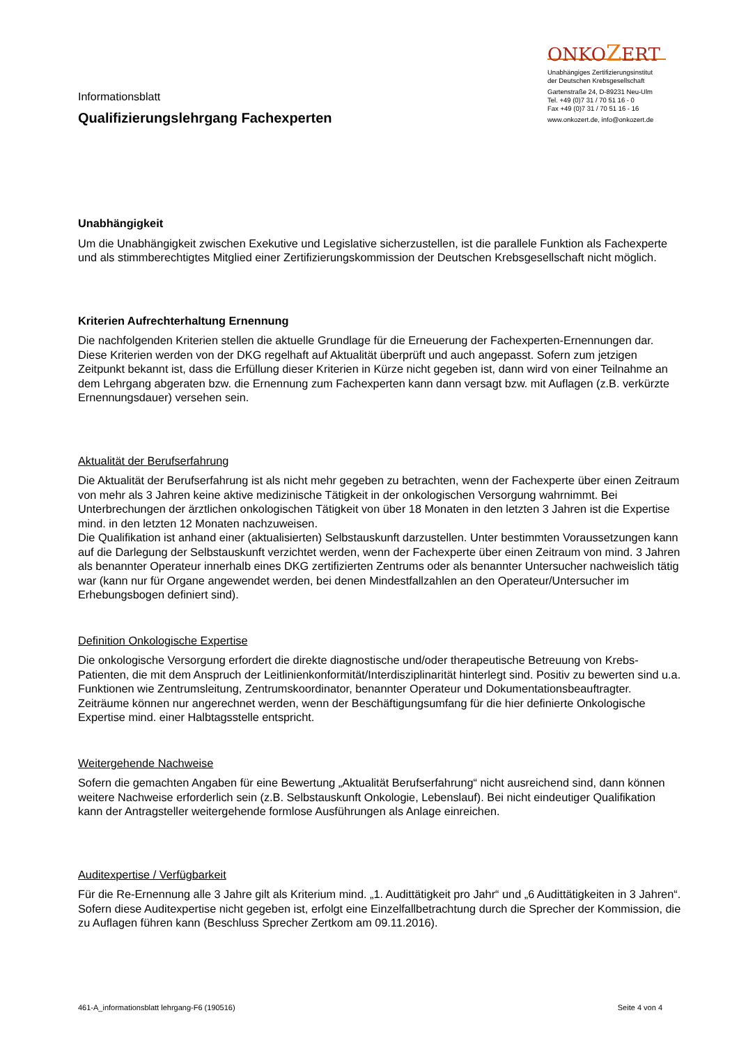Informationsblatt
Qualifizierungslehrgang Fachexperten
ONKOZERT
Unabhängiges Zertifizierungsinstitut
der Deutschen Krebsgesellschaft
Gartenstraße 24, D-89231 Neu-Ulm
Tel. +49 (0)7 31 / 70 51 16 - 0
Fax +49 (0)7 31 / 70 51 16 - 16
www.onkozert.de, info@onkozert.de
Unabhängigkeit
Um die Unabhängigkeit zwischen Exekutive und Legislative sicherzustellen, ist die parallele Funktion als Fachexperte und als stimmberechtigtes Mitglied einer Zertifizierungskommission der Deutschen Krebsgesellschaft nicht möglich.
Kriterien Aufrechterhaltung Ernennung
Die nachfolgenden Kriterien stellen die aktuelle Grundlage für die Erneuerung der Fachexperten-Ernennungen dar. Diese Kriterien werden von der DKG regelhaft auf Aktualität überprüft und auch angepasst. Sofern zum jetzigen Zeitpunkt bekannt ist, dass die Erfüllung dieser Kriterien in Kürze nicht gegeben ist, dann wird von einer Teilnahme an dem Lehrgang abgeraten bzw. die Ernennung zum Fachexperten kann dann versagt bzw. mit Auflagen (z.B. verkürzte Ernennungsdauer) versehen sein.
Aktualität der Berufserfahrung
Die Aktualität der Berufserfahrung ist als nicht mehr gegeben zu betrachten, wenn der Fachexperte über einen Zeitraum von mehr als 3 Jahren keine aktive medizinische Tätigkeit in der onkologischen Versorgung wahrnimmt. Bei Unterbrechungen der ärztlichen onkologischen Tätigkeit von über 18 Monaten in den letzten 3 Jahren ist die Expertise mind. in den letzten 12 Monaten nachzuweisen.
Die Qualifikation ist anhand einer (aktualisierten) Selbstauskunft darzustellen. Unter bestimmten Voraussetzungen kann auf die Darlegung der Selbstauskunft verzichtet werden, wenn der Fachexperte über einen Zeitraum von mind. 3 Jahren als benannter Operateur innerhalb eines DKG zertifizierten Zentrums oder als benannter Untersucher nachweislich tätig war (kann nur für Organe angewendet werden, bei denen Mindestfallzahlen an den Operateur/Untersucher im Erhebungsbogen definiert sind).
Definition Onkologische Expertise
Die onkologische Versorgung erfordert die direkte diagnostische und/oder therapeutische Betreuung von Krebs-Patienten, die mit dem Anspruch der Leitlinienkonformität/Interdisziplinarität hinterlegt sind. Positiv zu bewerten sind u.a. Funktionen wie Zentrumsleitung, Zentrumskoordinator, benannter Operateur und Dokumentationsbeauftragter. Zeiträume können nur angerechnet werden, wenn der Beschäftigungsumfang für die hier definierte Onkologische Expertise mind. einer Halbtagsstelle entspricht.
Weitergehende Nachweise
Sofern die gemachten Angaben für eine Bewertung „Aktualität Berufserfahrung“ nicht ausreichend sind, dann können weitere Nachweise erforderlich sein (z.B. Selbstauskunft Onkologie, Lebenslauf). Bei nicht eindeutiger Qualifikation kann der Antragsteller weitergehende formlose Ausführungen als Anlage einreichen.
Auditexpertise / Verfügbarkeit
Für die Re-Ernennung alle 3 Jahre gilt als Kriterium mind. „1. Audittätigkeit pro Jahr“ und „6 Audittätigkeiten in 3 Jahren“. Sofern diese Auditexpertise nicht gegeben ist, erfolgt eine Einzelfallbetrachtung durch die Sprecher der Kommission, die zu Auflagen führen kann (Beschluss Sprecher Zertkom am 09.11.2016).
461-A_informationsblatt lehrgang-F6 (190516) Seite 4 von 4